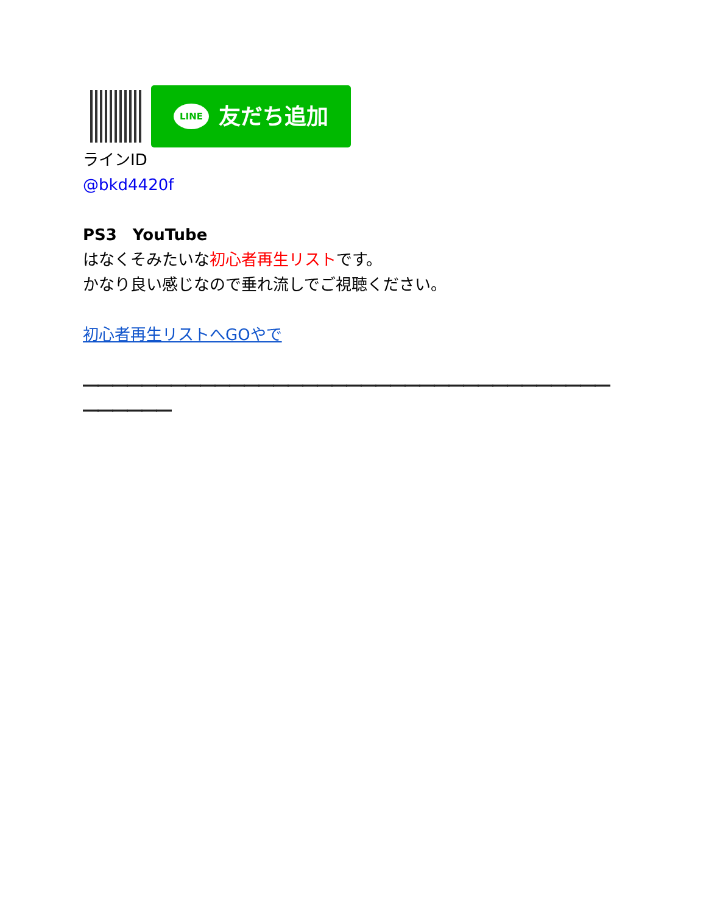LINE 友だち追加
ラインID
@bkd4420f
PS3　YouTube
はなくそみたいな初心者再生リストです。
かなり良い感じなので垂れ流しでご視聴ください。
初心者再生リストへGOやで
――――――――――――――――――――――――――――――――――――――――――